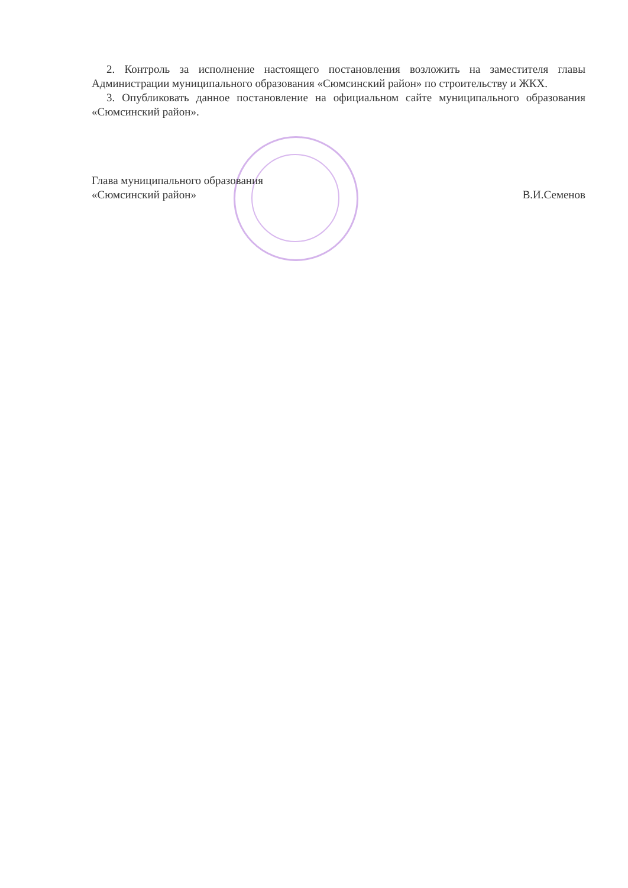2. Контроль за исполнение настоящего постановления возложить на заместителя главы Администрации муниципального образования «Сюмсинский район» по строительству и ЖКХ.
3. Опубликовать данное постановление на официальном сайте муниципального образования «Сюмсинский район».
Глава муниципального образования
«Сюмсинский район»
В.И.Семенов